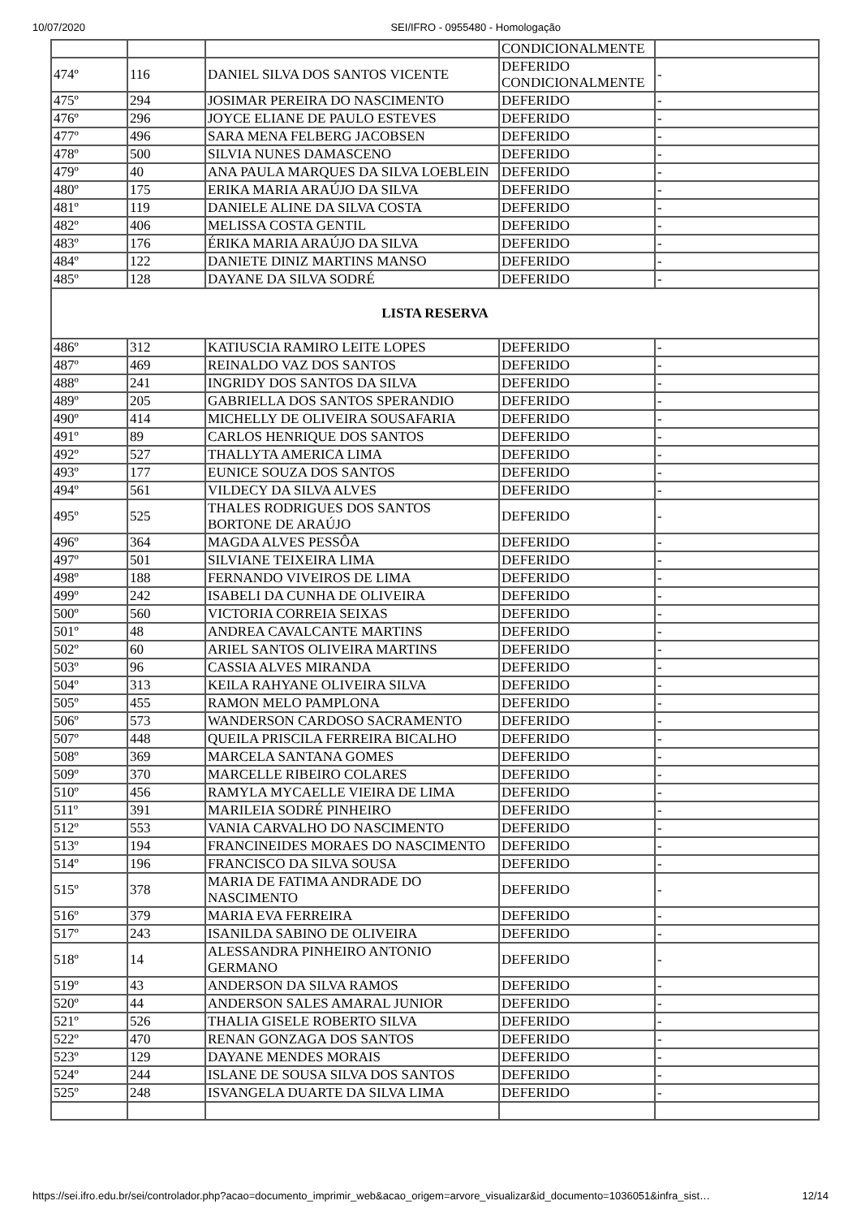10/07/2020 SEI/IFRO - 0955480 - Homologação
| | | | CONDICIONALMENTE | |
| 474º | 116 | DANIEL SILVA DOS SANTOS VICENTE | DEFERIDO CONDICIONALMENTE | - |
| 475º | 294 | JOSIMAR PEREIRA DO NASCIMENTO | DEFERIDO | - |
| 476º | 296 | JOYCE ELIANE DE PAULO ESTEVES | DEFERIDO | - |
| 477º | 496 | SARA MENA FELBERG JACOBSEN | DEFERIDO | - |
| 478º | 500 | SILVIA NUNES DAMASCENO | DEFERIDO | - |
| 479º | 40 | ANA PAULA MARQUES DA SILVA LOEBLEIN | DEFERIDO | - |
| 480º | 175 | ERIKA MARIA ARAÚJO DA SILVA | DEFERIDO | - |
| 481º | 119 | DANIELE ALINE DA SILVA COSTA | DEFERIDO | - |
| 482º | 406 | MELISSA COSTA GENTIL | DEFERIDO | - |
| 483º | 176 | ÉRIKA MARIA ARAÚJO DA SILVA | DEFERIDO | - |
| 484º | 122 | DANIETE DINIZ MARTINS MANSO | DEFERIDO | - |
| 485º | 128 | DAYANE DA SILVA SODRÉ | DEFERIDO | - |
| LISTA RESERVA | | | | |
| 486º | 312 | KATIUSCIA RAMIRO LEITE LOPES | DEFERIDO | - |
| 487º | 469 | REINALDO VAZ DOS SANTOS | DEFERIDO | - |
| 488º | 241 | INGRIDY DOS SANTOS DA SILVA | DEFERIDO | - |
| 489º | 205 | GABRIELLA DOS SANTOS SPERANDIO | DEFERIDO | - |
| 490º | 414 | MICHELLY DE OLIVEIRA SOUSAFARIA | DEFERIDO | - |
| 491º | 89 | CARLOS HENRIQUE DOS SANTOS | DEFERIDO | - |
| 492º | 527 | THALLYTA AMERICA LIMA | DEFERIDO | - |
| 493º | 177 | EUNICE SOUZA DOS SANTOS | DEFERIDO | - |
| 494º | 561 | VILDECY DA SILVA ALVES | DEFERIDO | - |
| 495º | 525 | THALES RODRIGUES DOS SANTOS BORTONE DE ARAÚJO | DEFERIDO | - |
| 496º | 364 | MAGDA ALVES PESSÔA | DEFERIDO | - |
| 497º | 501 | SILVIANE TEIXEIRA LIMA | DEFERIDO | - |
| 498º | 188 | FERNANDO VIVEIROS DE LIMA | DEFERIDO | - |
| 499º | 242 | ISABELI DA CUNHA DE OLIVEIRA | DEFERIDO | - |
| 500º | 560 | VICTORIA CORREIA SEIXAS | DEFERIDO | - |
| 501º | 48 | ANDREA CAVALCANTE MARTINS | DEFERIDO | - |
| 502º | 60 | ARIEL SANTOS OLIVEIRA MARTINS | DEFERIDO | - |
| 503º | 96 | CASSIA ALVES MIRANDA | DEFERIDO | - |
| 504º | 313 | KEILA RAHYANE OLIVEIRA SILVA | DEFERIDO | - |
| 505º | 455 | RAMON MELO PAMPLONA | DEFERIDO | - |
| 506º | 573 | WANDERSON CARDOSO SACRAMENTO | DEFERIDO | - |
| 507º | 448 | QUEILA PRISCILA FERREIRA BICALHO | DEFERIDO | - |
| 508º | 369 | MARCELA SANTANA GOMES | DEFERIDO | - |
| 509º | 370 | MARCELLE RIBEIRO COLARES | DEFERIDO | - |
| 510º | 456 | RAMYLA MYCAELLE VIEIRA DE LIMA | DEFERIDO | - |
| 511º | 391 | MARILEIA SODRÉ PINHEIRO | DEFERIDO | - |
| 512º | 553 | VANIA CARVALHO DO NASCIMENTO | DEFERIDO | - |
| 513º | 194 | FRANCINEIDES MORAES DO NASCIMENTO | DEFERIDO | - |
| 514º | 196 | FRANCISCO DA SILVA SOUSA | DEFERIDO | - |
| 515º | 378 | MARIA DE FATIMA ANDRADE DO NASCIMENTO | DEFERIDO | - |
| 516º | 379 | MARIA EVA FERREIRA | DEFERIDO | - |
| 517º | 243 | ISANILDA SABINO DE OLIVEIRA | DEFERIDO | - |
| 518º | 14 | ALESSANDRA PINHEIRO ANTONIO GERMANO | DEFERIDO | - |
| 519º | 43 | ANDERSON DA SILVA RAMOS | DEFERIDO | - |
| 520º | 44 | ANDERSON SALES AMARAL JUNIOR | DEFERIDO | - |
| 521º | 526 | THALIA GISELE ROBERTO SILVA | DEFERIDO | - |
| 522º | 470 | RENAN GONZAGA DOS SANTOS | DEFERIDO | - |
| 523º | 129 | DAYANE MENDES MORAIS | DEFERIDO | - |
| 524º | 244 | ISLANE DE SOUSA SILVA DOS SANTOS | DEFERIDO | - |
| 525º | 248 | ISVANGELA DUARTE DA SILVA LIMA | DEFERIDO | - |
https://sei.ifro.edu.br/sei/controlador.php?acao=documento_imprimir_web&acao_origem=arvore_visualizar&id_documento=1036051&infra_sist… 12/14